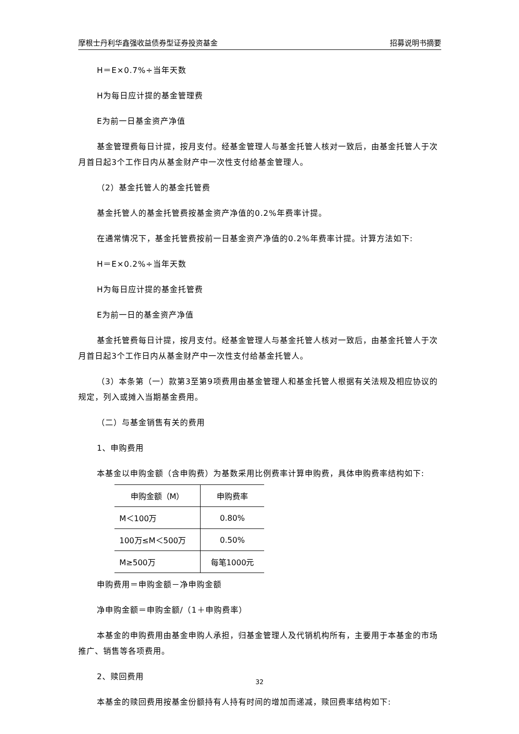摩根士丹利华鑫强收益债券型证券投资基金 招募说明书摘要
H＝E×0.7%÷当年天数
H为每日应计提的基金管理费
E为前一日基金资产净值
基金管理费每日计提，按月支付。经基金管理人与基金托管人核对一致后，由基金托管人于次月首日起3个工作日内从基金财产中一次性支付给基金管理人。
（2）基金托管人的基金托管费
基金托管人的基金托管费按基金资产净值的0.2%年费率计提。
在通常情况下，基金托管费按前一日基金资产净值的0.2%年费率计提。计算方法如下:
H＝E×0.2%÷当年天数
H为每日应计提的基金托管费
E为前一日的基金资产净值
基金托管费每日计提，按月支付。经基金管理人与基金托管人核对一致后，由基金托管人于次月首日起3个工作日内从基金财产中一次性支付给基金托管人。
（3）本条第（一）款第3至第9项费用由基金管理人和基金托管人根据有关法规及相应协议的规定，列入或摊入当期基金费用。
（二）与基金销售有关的费用
1、申购费用
本基金以申购金额（含申购费）为基数采用比例费率计算申购费，具体申购费率结构如下:
| 申购金额（M） | 申购费率 |
| --- | --- |
| M＜100万 | 0.80% |
| 100万≤M＜500万 | 0.50% |
| M≥500万 | 每笔1000元 |
申购费用＝申购金额－净申购金额
净申购金额＝申购金额/（1＋申购费率）
本基金的申购费用由基金申购人承担，归基金管理人及代销机构所有，主要用于本基金的市场推广、销售等各项费用。
2、赎回费用
本基金的赎回费用按基金份额持有人持有时间的增加而递减，赎回费率结构如下:
32